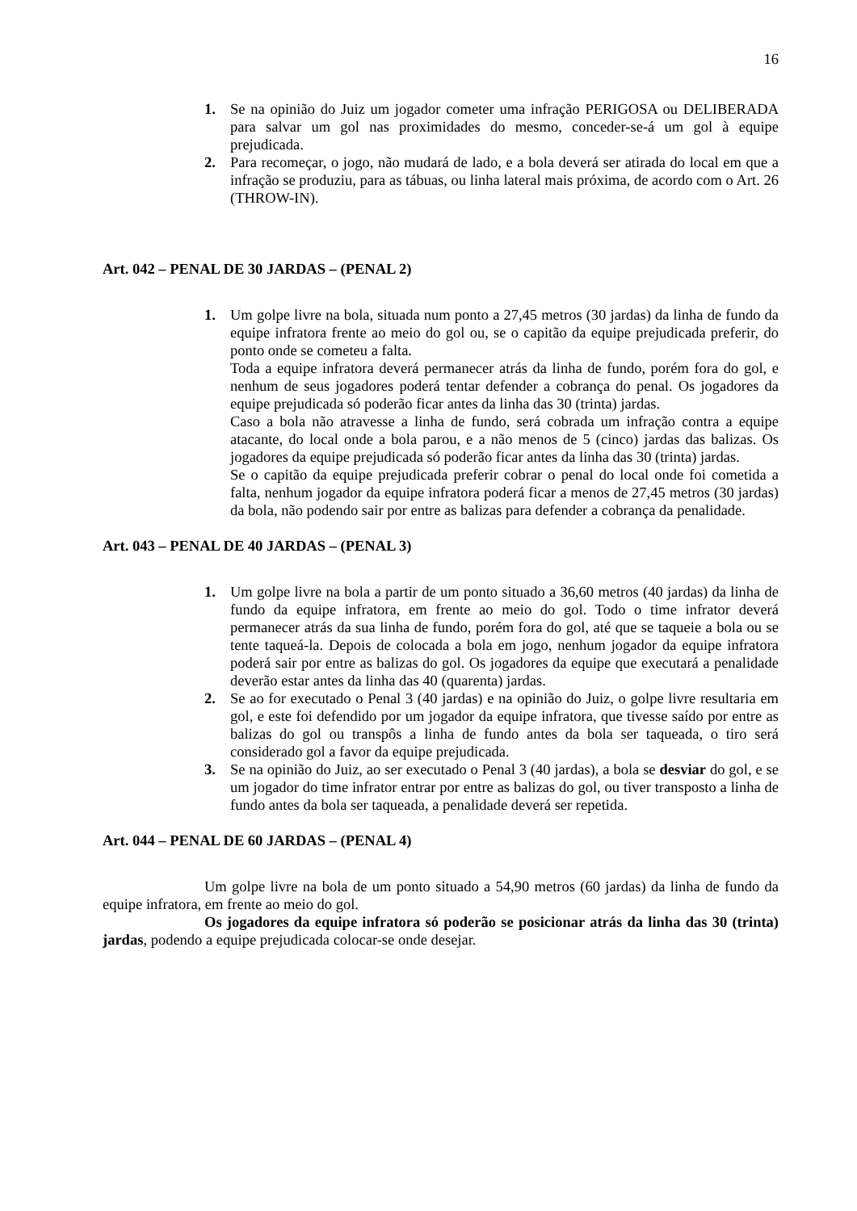16
1. Se na opinião do Juiz um jogador cometer uma infração PERIGOSA ou DELIBERADA para salvar um gol nas proximidades do mesmo, conceder-se-á um gol à equipe prejudicada.
2. Para recomeçar, o jogo, não mudará de lado, e a bola deverá ser atirada do local em que a infração se produziu, para as tábuas, ou linha lateral mais próxima, de acordo com o Art. 26 (THROW-IN).
Art. 042 – PENAL DE 30 JARDAS – (PENAL 2)
1. Um golpe livre na bola, situada num ponto a 27,45 metros (30 jardas) da linha de fundo da equipe infratora frente ao meio do gol ou, se o capitão da equipe prejudicada preferir, do ponto onde se cometeu a falta.
Toda a equipe infratora deverá permanecer atrás da linha de fundo, porém fora do gol, e nenhum de seus jogadores poderá tentar defender a cobrança do penal. Os jogadores da equipe prejudicada só poderão ficar antes da linha das 30 (trinta) jardas.
Caso a bola não atravesse a linha de fundo, será cobrada um infração contra a equipe atacante, do local onde a bola parou, e a não menos de 5 (cinco) jardas das balizas. Os jogadores da equipe prejudicada só poderão ficar antes da linha das 30 (trinta) jardas.
Se o capitão da equipe prejudicada preferir cobrar o penal do local onde foi cometida a falta, nenhum jogador da equipe infratora poderá ficar a menos de 27,45 metros (30 jardas) da bola, não podendo sair por entre as balizas para defender a cobrança da penalidade.
Art. 043 – PENAL DE 40 JARDAS – (PENAL 3)
1. Um golpe livre na bola a partir de um ponto situado a 36,60 metros (40 jardas) da linha de fundo da equipe infratora, em frente ao meio do gol. Todo o time infrator deverá permanecer atrás da sua linha de fundo, porém fora do gol, até que se taqueie a bola ou se tente taqueá-la. Depois de colocada a bola em jogo, nenhum jogador da equipe infratora poderá sair por entre as balizas do gol. Os jogadores da equipe que executará a penalidade deverão estar antes da linha das 40 (quarenta) jardas.
2. Se ao for executado o Penal 3 (40 jardas) e na opinião do Juiz, o golpe livre resultaria em gol, e este foi defendido por um jogador da equipe infratora, que tivesse saído por entre as balizas do gol ou transpôs a linha de fundo antes da bola ser taqueada, o tiro será considerado gol a favor da equipe prejudicada.
3. Se na opinião do Juiz, ao ser executado o Penal 3 (40 jardas), a bola se desviar do gol, e se um jogador do time infrator entrar por entre as balizas do gol, ou tiver transposto a linha de fundo antes da bola ser taqueada, a penalidade deverá ser repetida.
Art. 044 – PENAL DE 60 JARDAS – (PENAL 4)
Um golpe livre na bola de um ponto situado a 54,90 metros (60 jardas) da linha de fundo da equipe infratora, em frente ao meio do gol.
Os jogadores da equipe infratora só poderão se posicionar atrás da linha das 30 (trinta) jardas, podendo a equipe prejudicada colocar-se onde desejar.